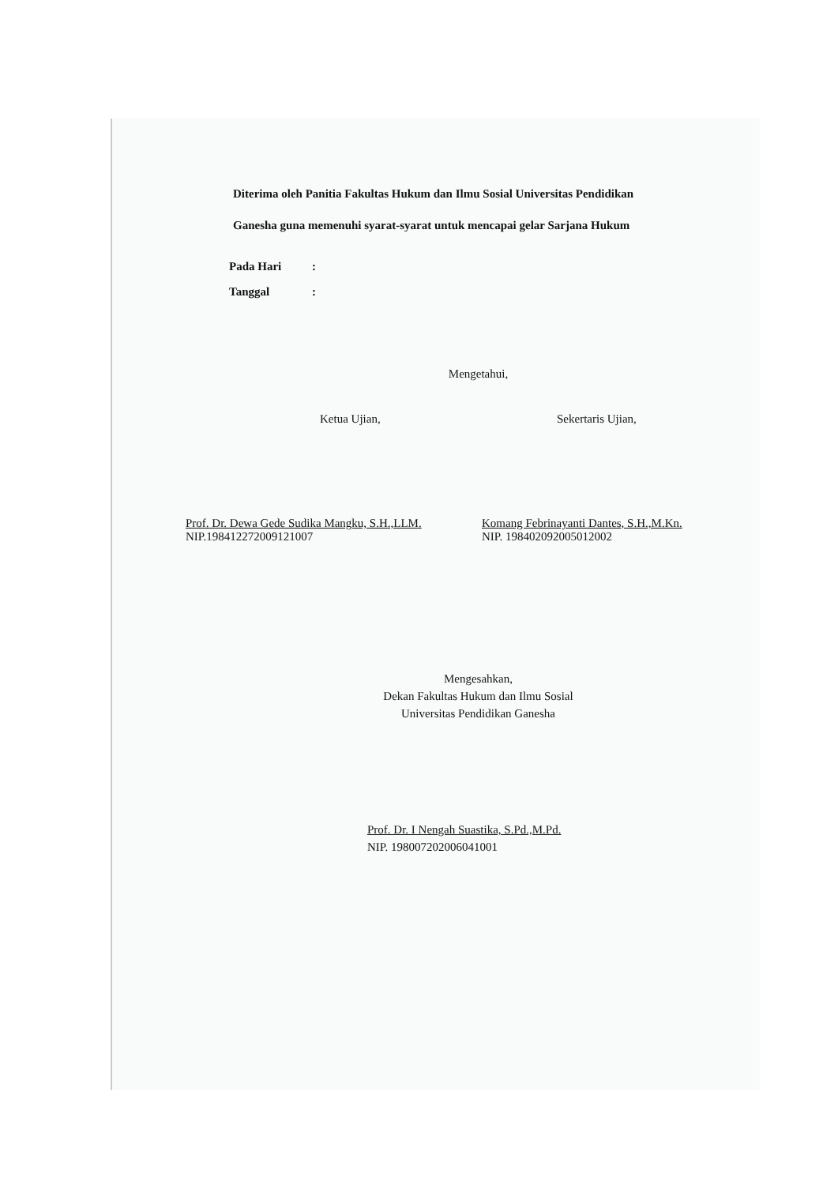Diterima oleh Panitia Fakultas Hukum dan Ilmu Sosial Universitas Pendidikan Ganesha guna memenuhi syarat-syarat untuk mencapai gelar Sarjana Hukum
Pada Hari:
Tanggal:
Mengetahui,
Ketua Ujian, Sekertaris Ujian,
Prof. Dr. Dewa Gede Sudika Mangku, S.H.,LLM.
NIP.198412272009121007
Komang Febrinayanti Dantes, S.H.,M.Kn.
NIP. 198402092005012002
Mengesahkan,
Dekan Fakultas Hukum dan Ilmu Sosial
Universitas Pendidikan Ganesha
Prof. Dr. I Nengah Suastika, S.Pd.,M.Pd.
NIP. 198007202006041001